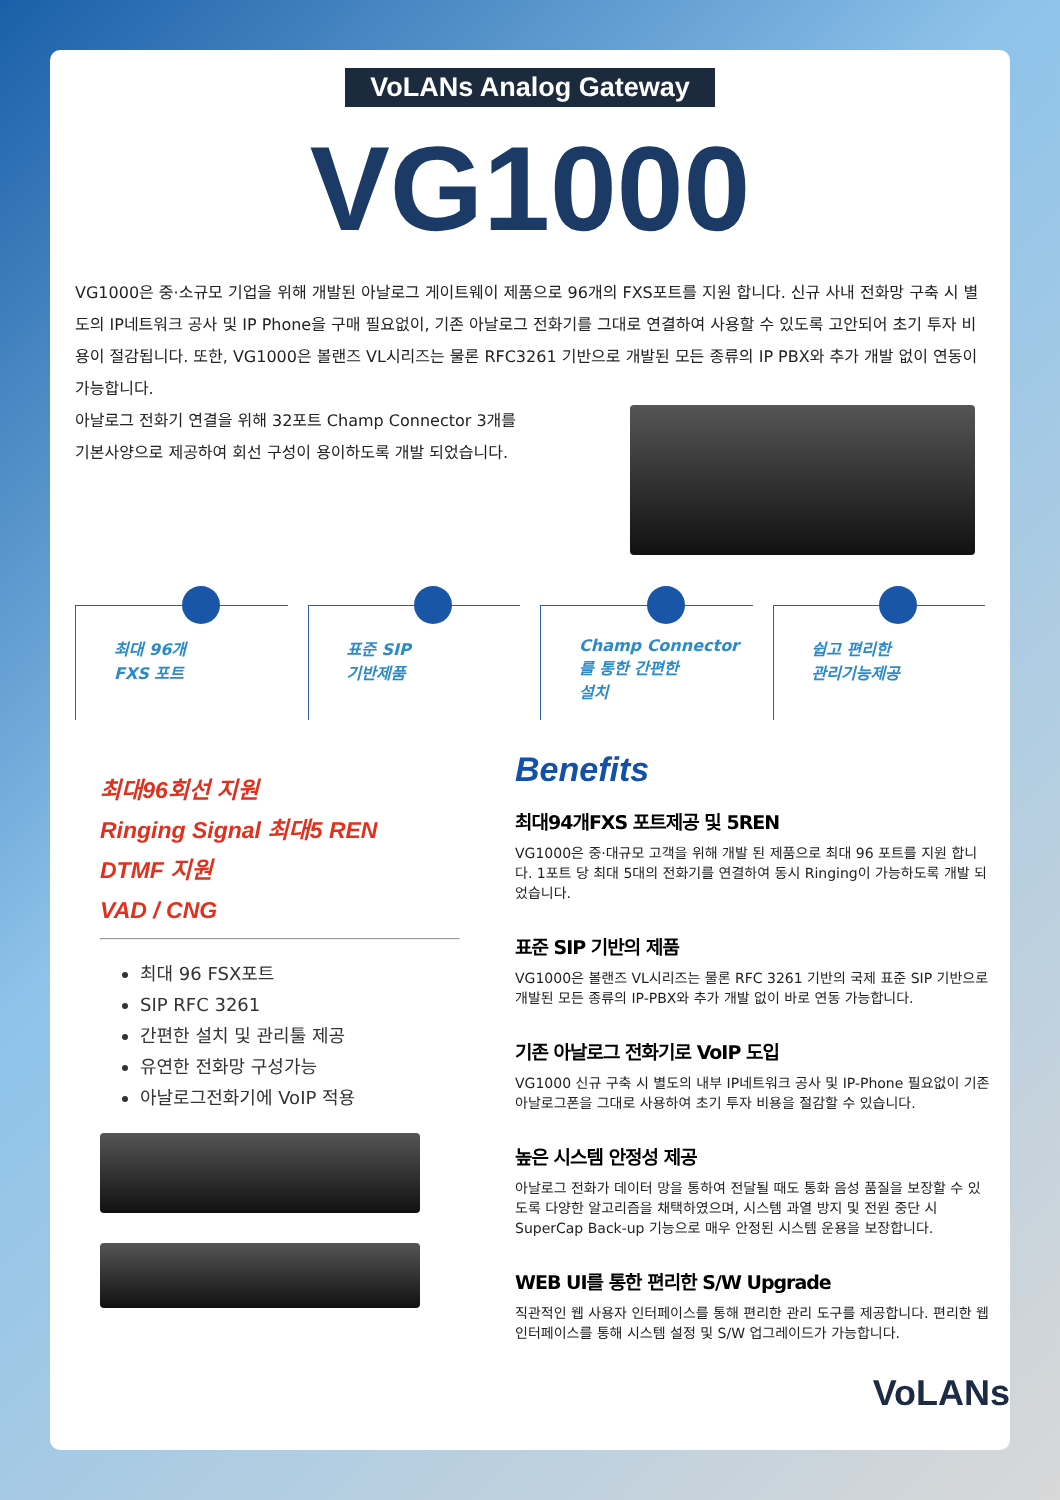VoLANs Analog Gateway
VG1000
VG1000은 중·소규모 기업을 위해 개발된 아날로그 게이트웨이 제품으로 96개의 FXS포트를 지원 합니다. 신규 사내 전화망 구축 시 별도의 IP네트워크 공사 및 IP Phone을 구매 필요없이, 기존 아날로그 전화기를 그대로 연결하여 사용할 수 있도록 고안되어 초기 투자 비용이 절감됩니다. 또한, VG1000은 볼랜즈 VL시리즈는 물론 RFC3261 기반으로 개발된 모든 종류의 IP PBX와 추가 개발 없이 연동이 가능합니다.
아날로그 전화기 연결을 위해 32포트 Champ Connector 3개를 기본사양으로 제공하여 회선 구성이 용이하도록 개발 되었습니다.
최대 96개
FXS 포트
표준 SIP
기반제품
Champ Connector
를 통한 간편한
설치
쉽고 편리한
관리기능제공
최대96회선 지원
Ringing Signal 최대5 REN
DTMF 지원
VAD / CNG
최대 96 FSX포트
SIP RFC 3261
간편한 설치 및 관리툴 제공
유연한 전화망 구성가능
아날로그전화기에 VoIP 적용
Benefits
최대94개FXS 포트제공 및 5REN
VG1000은 중·대규모 고객을 위해 개발 된 제품으로 최대 96 포트를 지원 합니다. 1포트 당 최대 5대의 전화기를 연결하여 동시 Ringing이 가능하도록 개발 되었습니다.
표준 SIP 기반의 제품
VG1000은 볼랜즈 VL시리즈는 물론 RFC 3261 기반의 국제 표준 SIP 기반으로 개발된 모든 종류의 IP-PBX와 추가 개발 없이 바로 연동 가능합니다.
기존 아날로그 전화기로 VoIP 도입
VG1000 신규 구축 시 별도의 내부 IP네트워크 공사 및 IP-Phone 필요없이 기존 아날로그폰을 그대로 사용하여 초기 투자 비용을 절감할 수 있습니다.
높은 시스템 안정성 제공
아날로그 전화가 데이터 망을 통하여 전달될 때도 통화 음성 품질을 보장할 수 있도록 다양한 알고리즘을 채택하였으며, 시스템 과열 방지 및 전원 중단 시 SuperCap Back-up 기능으로 매우 안정된 시스템 운용을 보장합니다.
WEB UI를 통한 편리한 S/W Upgrade
직관적인 웹 사용자 인터페이스를 통해 편리한 관리 도구를 제공합니다. 편리한 웹 인터페이스를 통해 시스템 설정 및 S/W 업그레이드가 가능합니다.
VoLANs